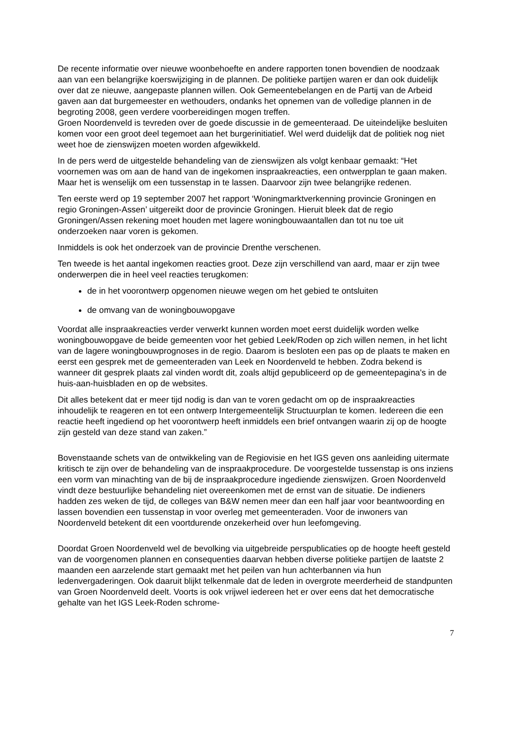De recente informatie over nieuwe woonbehoefte en andere rapporten tonen bovendien de noodzaak aan van een belangrijke koerswijziging in de plannen. De politieke partijen waren er dan ook duidelijk over dat ze nieuwe, aangepaste plannen willen. Ook Gemeentebelangen en de Partij van de Arbeid gaven aan dat burgemeester en wethouders, ondanks het opnemen van de volledige plannen in de begroting 2008, geen verdere voorbereidingen mogen treffen.
Groen Noordenveld is tevreden over de goede discussie in de gemeenteraad. De uiteindelijke besluiten komen voor een groot deel tegemoet aan het burgerinitiatief. Wel werd duidelijk dat de politiek nog niet weet hoe de zienswijzen moeten worden afgewikkeld.
In de pers werd de uitgestelde behandeling van de zienswijzen als volgt kenbaar gemaakt: “Het voornemen was om aan de hand van de ingekomen inspraakreacties, een ontwerpplan te gaan maken. Maar het is wenselijk om een tussenstap in te lassen. Daarvoor zijn twee belangrijke redenen.
Ten eerste werd op 19 september 2007 het rapport ‘Woningmarktverkenning provincie Groningen en regio Groningen-Assen’ uitgereikt door de provincie Groningen. Hieruit bleek dat de regio Groningen/Assen rekening moet houden met lagere woningbouwaantallen dan tot nu toe uit onderzoeken naar voren is gekomen.
Inmiddels is ook het onderzoek van de provincie Drenthe verschenen.
Ten tweede is het aantal ingekomen reacties groot. Deze zijn verschillend van aard, maar er zijn twee onderwerpen die in heel veel reacties terugkomen:
de in het voorontwerp opgenomen nieuwe wegen om het gebied te ontsluiten
de omvang van de woningbouwopgave
Voordat alle inspraakreacties verder verwerkt kunnen worden moet eerst duidelijk worden welke woningbouwopgave de beide gemeenten voor het gebied Leek/Roden op zich willen nemen, in het licht van de lagere woningbouwprognoses in de regio. Daarom is besloten een pas op de plaats te maken en eerst een gesprek met de gemeenteraden van Leek en Noordenveld te hebben. Zodra bekend is wanneer dit gesprek plaats zal vinden wordt dit, zoals altijd gepubliceerd op de gemeentepagina's in de huis-aan-huisbladen en op de websites.
Dit alles betekent dat er meer tijd nodig is dan van te voren gedacht om op de inspraakreacties inhoudelijk te reageren en tot een ontwerp Intergemeentelijk Structuurplan te komen. Iedereen die een reactie heeft ingediend op het voorontwerp heeft inmiddels een brief ontvangen waarin zij op de hoogte zijn gesteld van deze stand van zaken.”
Bovenstaande schets van de ontwikkeling van de Regiovisie en het IGS geven ons aanleiding uitermate kritisch te zijn over de behandeling van de inspraakprocedure. De voorgestelde tussenstap is ons inziens een vorm van minachting van de bij de inspraakprocedure ingediende zienswijzen. Groen Noordenveld vindt deze bestuurlijke behandeling niet overeenkomen met de ernst van de situatie. De indieners hadden zes weken de tijd, de colleges van B&W nemen meer dan een half jaar voor beantwoording en lassen bovendien een tussenstap in voor overleg met gemeenteraden. Voor de inwoners van Noordenveld betekent dit een voortdurende onzekerheid over hun leefomgeving.
Doordat Groen Noordenveld wel de bevolking via uitgebreide perspublicaties op de hoogte heeft gesteld van de voorgenomen plannen en consequenties daarvan hebben diverse politieke partijen de laatste 2 maanden een aarzelende start gemaakt met het peilen van hun achterbannen via hun ledenvergaderingen. Ook daaruit blijkt telkenmale dat de leden in overgrote meerderheid de standpunten van Groen Noordenveld deelt. Voorts is ook vrijwel iedereen het er over eens dat het democratische gehalte van het IGS Leek-Roden schrome-
7